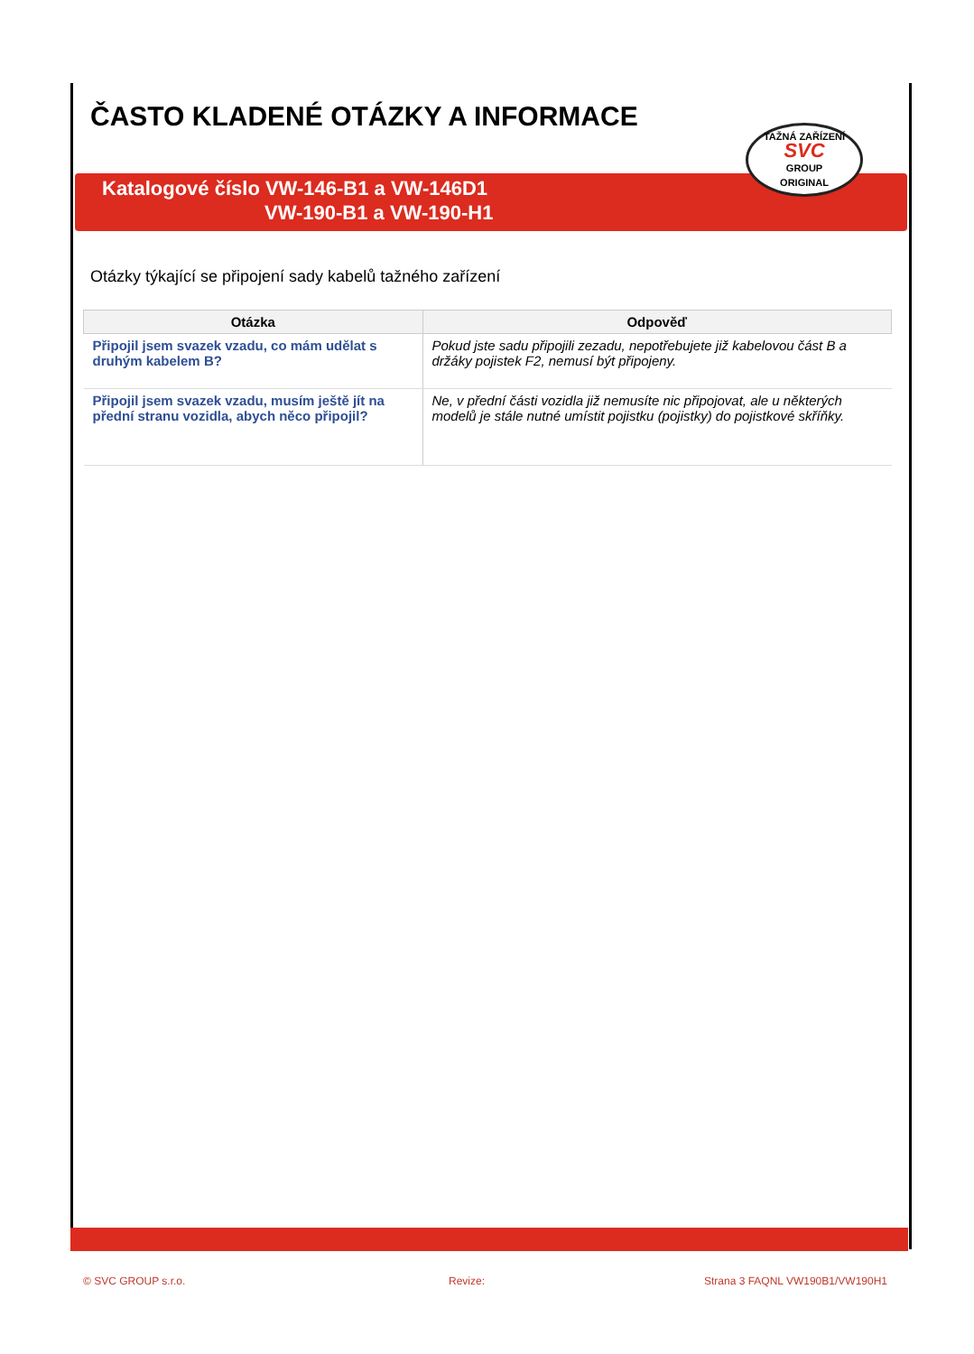ČASTO KLADENÉ OTÁZKY A INFORMACE
Katalogové číslo VW-146-B1 a VW-146D1
VW-190-B1 a VW-190-H1
TAŽNÁ ZAŘÍZENÍ
SVC
GROUP
ORIGINAL
Otázky týkající se připojení sady kabelů tažného zařízení
| Otázka | Odpověď |
| --- | --- |
| Připojil jsem svazek vzadu, co mám udělat s druhým kabelem B? | Pokud jste sadu připojili zezadu, nepotřebujete již kabelovou část B a držáky pojistek F2, nemusí být připojeny. |
| Připojil jsem svazek vzadu, musím ještě jít na přední stranu vozidla, abych něco připojil? | Ne, v přední části vozidla již nemusíte nic připojovat, ale u některých modelů je stále nutné umístit pojistku (pojistky) do pojistkové skříňky. |
© SVC GROUP s.r.o. Revize: Strana 3 FAQNL VW190B1/VW190H1